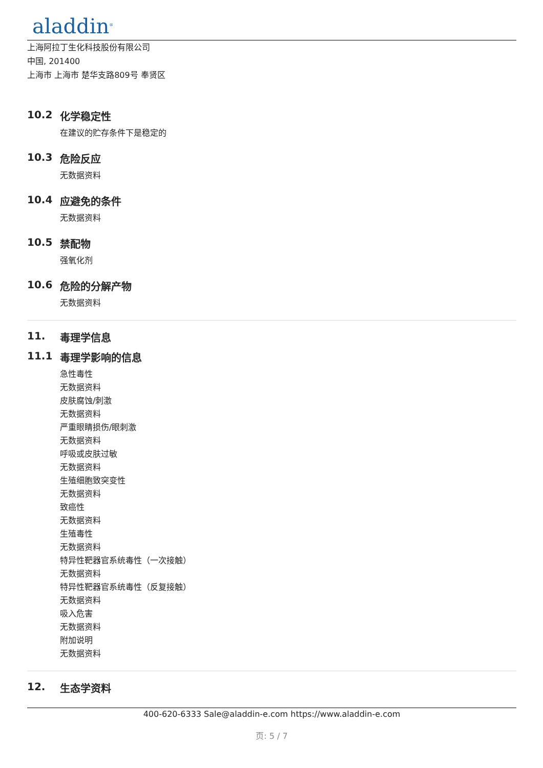aladdin<sup>®</sup>
上海阿拉丁生化科技股份有限公司
中国, 201400
上海市 上海市 楚华支路809号 奉贤区
10.2 化学稳定性
在建议的贮存条件下是稳定的
10.3 危险反应
无数据资料
10.4 应避免的条件
无数据资料
10.5 禁配物
强氧化剂
10.6 危险的分解产物
无数据资料
11. 毒理学信息
11.1 毒理学影响的信息
急性毒性
无数据资料
皮肤腐蚀/刺激
无数据资料
严重眼睛损伤/眼刺激
无数据资料
呼吸或皮肤过敏
无数据资料
生殖细胞致突变性
无数据资料
致癌性
无数据资料
生殖毒性
无数据资料
特异性靶器官系统毒性（一次接触）
无数据资料
特异性靶器官系统毒性（反复接触）
无数据资料
吸入危害
无数据资料
附加说明
无数据资料
12. 生态学资料
400-620-6333 Sale@aladdin-e.com https://www.aladdin-e.com
页: 5 / 7